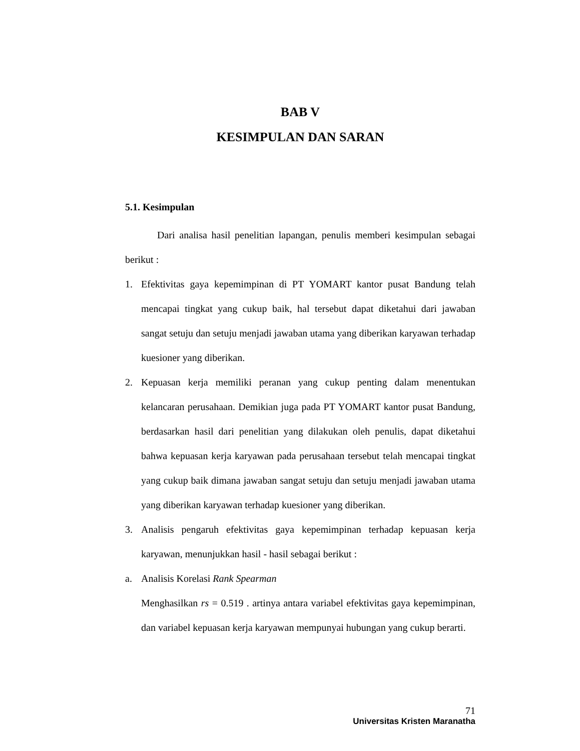BAB V
KESIMPULAN DAN SARAN
5.1. Kesimpulan
Dari analisa hasil penelitian lapangan, penulis memberi kesimpulan sebagai berikut :
1. Efektivitas gaya kepemimpinan di PT YOMART kantor pusat Bandung telah mencapai tingkat yang cukup baik, hal tersebut dapat diketahui dari jawaban sangat setuju dan setuju menjadi jawaban utama yang diberikan karyawan terhadap kuesioner yang diberikan.
2. Kepuasan kerja memiliki peranan yang cukup penting dalam menentukan kelancaran perusahaan. Demikian juga pada PT YOMART kantor pusat Bandung, berdasarkan hasil dari penelitian yang dilakukan oleh penulis, dapat diketahui bahwa kepuasan kerja karyawan pada perusahaan tersebut telah mencapai tingkat yang cukup baik dimana jawaban sangat setuju dan setuju menjadi jawaban utama yang diberikan karyawan terhadap kuesioner yang diberikan.
3. Analisis pengaruh efektivitas gaya kepemimpinan terhadap kepuasan kerja karyawan, menunjukkan hasil - hasil sebagai berikut :
a. Analisis Korelasi Rank Spearman
Menghasilkan rs = 0.519 . artinya antara variabel efektivitas gaya kepemimpinan, dan variabel kepuasan kerja karyawan mempunyai hubungan yang cukup berarti.
71
Universitas Kristen Maranatha